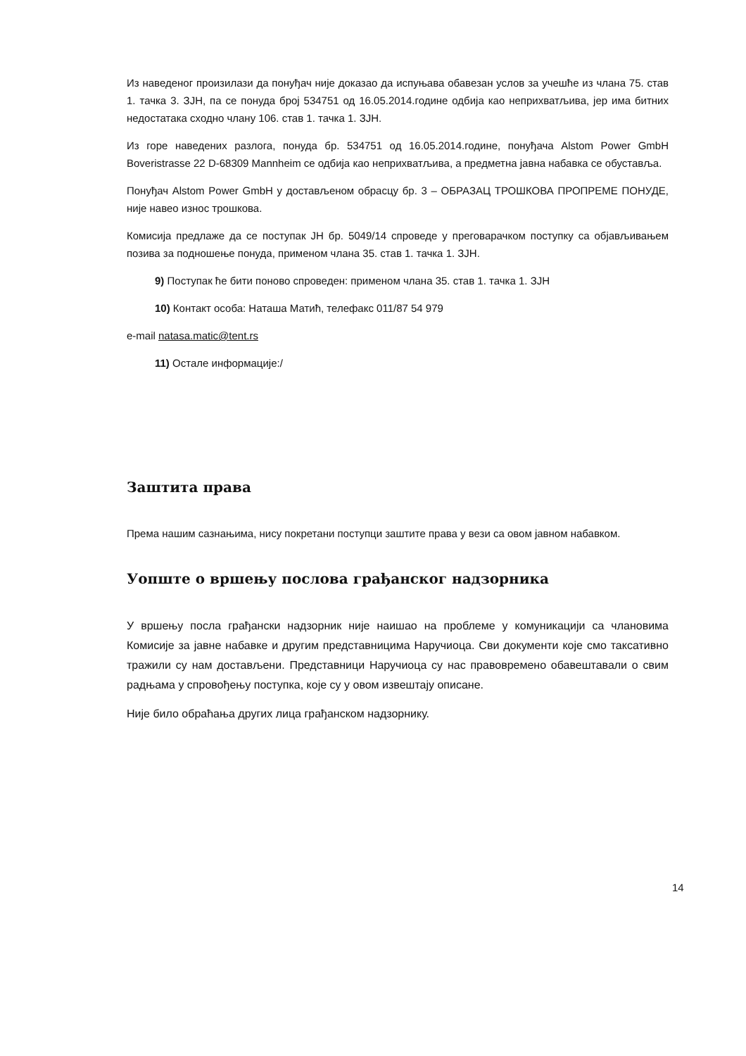Из наведеног произилази да понуђач није доказао да испуњава обавезан услов за учешће из члана 75. став 1. тачка 3. ЗЈН, па се понуда број 534751 од 16.05.2014.године одбија као неприхватљива, јер има битних недостатака сходно члану 106. став 1. тачка 1. ЗЈН.
Из горе наведених разлога, понуда бр. 534751 од 16.05.2014.године, понуђача Alstom Power GmbH Boveristrasse 22 D-68309 Mannheim се одбија као неприхватљива, а предметна јавна набавка се обуставља.
Понуђач Alstom Power GmbH у достављеном обрасцу бр. 3 – ОБРАЗАЦ ТРОШКОВА ПРОПРЕМЕ ПОНУДЕ, није навео износ трошкова.
Комисија предлаже да се поступак ЈН бр. 5049/14 спроведе у преговарачком поступку са објављивањем позива за подношење понуда, применом члана 35. став 1. тачка 1. ЗЈН.
9) Поступак ће бити поново спроведен: применом члана 35. став 1. тачка 1. ЗЈН
10) Контакт особа: Наташа Матић, телефакс 011/87 54 979
e-mail natasa.matic@tent.rs
11) Остале информације:/
Заштита права
Према нашим сазнањима, нису покретани поступци заштите права у вези са овом јавном набавком.
Уопште о вршењу послова грађанског надзорника
У вршењу посла грађански надзорник није наишао на проблеме у комуникацији са члановима Комисије за јавне набавке и другим представницима Наручиоца. Сви документи које смо таксативно тражили су нам достављени. Представници Наручиоца су нас правовремено обавештавали о свим радњама у спровођењу поступка, које су у овом извештају описане.
Није било обраћања других лица грађанском надзорнику.
14